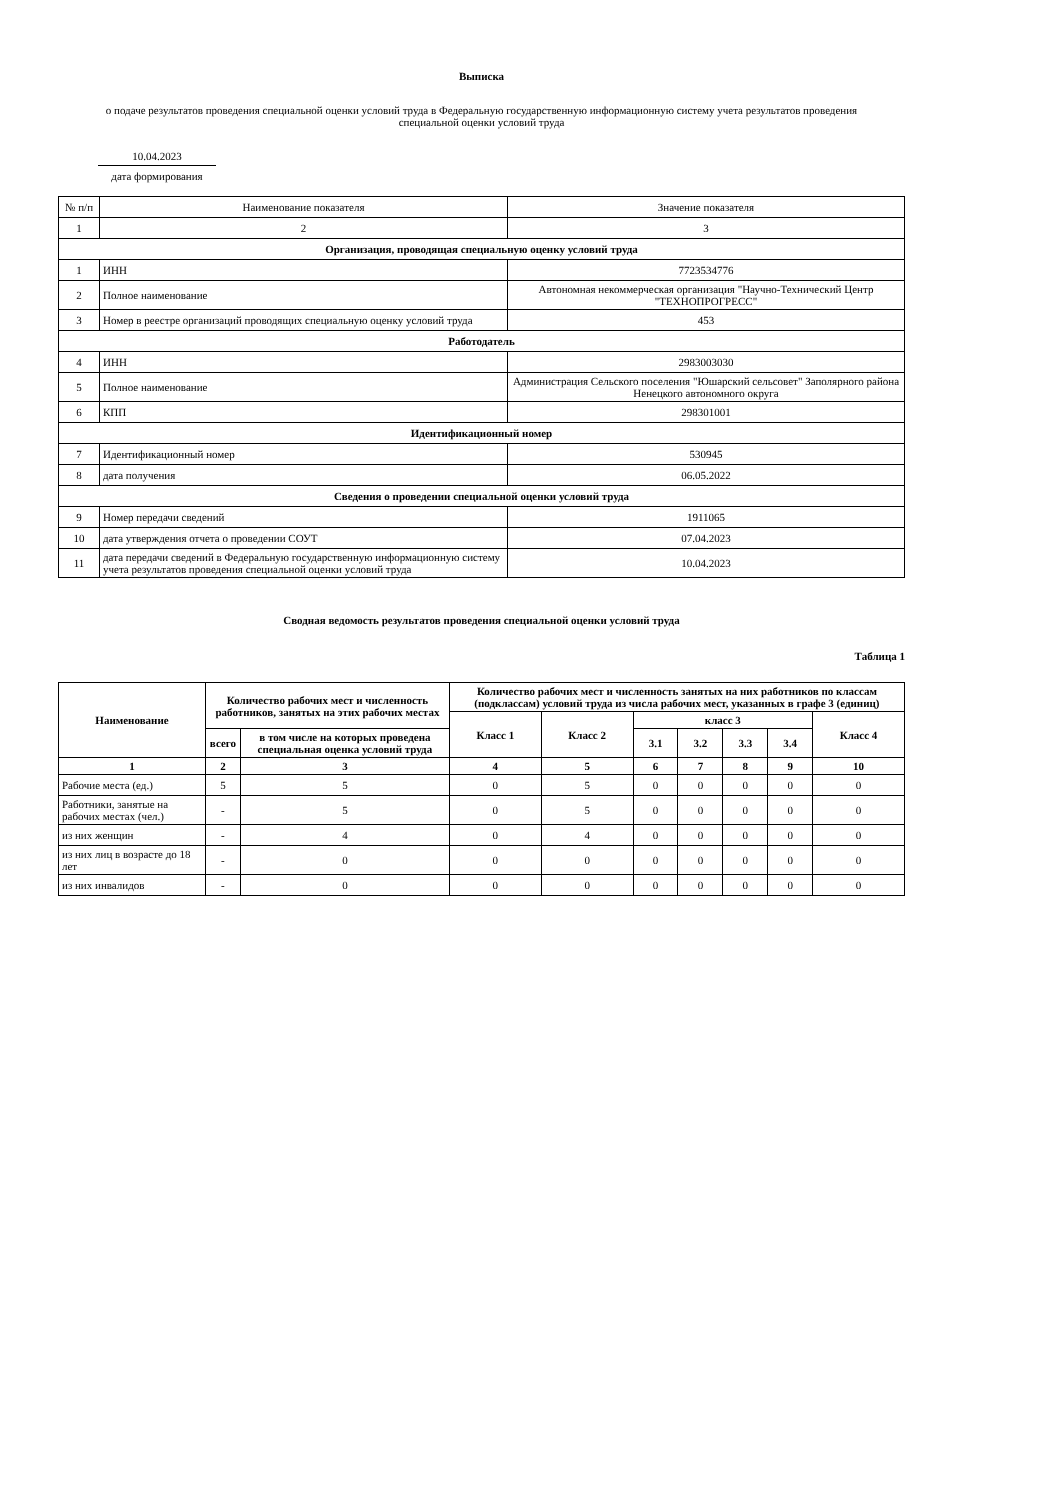Выписка
о подаче результатов проведения специальной оценки условий труда в Федеральную государственную информационную систему учета результатов проведения специальной оценки условий труда
10.04.2023
дата формирования
| № п/п | Наименование показателя | Значение показателя |
| 1 | 2 | 3 |
| Организация, проводящая специальную оценку условий труда | | |
| 1 | ИНН | 7723534776 |
| 2 | Полное наименование | Автономная некоммерческая организация "Научно-Технический Центр "ТЕХНОПРОГРЕСС" |
| 3 | Номер в реестре организаций проводящих специальную оценку условий труда | 453 |
| Работодатель | | |
| 4 | ИНН | 2983003030 |
| 5 | Полное наименование | Администрация Сельского поселения "Юшарский сельсовет" Заполярного района Ненецкого автономного округа |
| 6 | КПП | 298301001 |
| Идентификационный номер | | |
| 7 | Идентификационный номер | 530945 |
| 8 | дата получения | 06.05.2022 |
| Сведения о проведении специальной оценки условий труда | | |
| 9 | Номер передачи сведений | 1911065 |
| 10 | дата утверждения отчета о проведении СОУТ | 07.04.2023 |
| 11 | дата передачи сведений в Федеральную государственную информационную систему учета результатов проведения специальной оценки условий труда | 10.04.2023 |
Сводная ведомость результатов проведения специальной оценки условий труда
Таблица 1
| Наименование | Количество рабочих мест и численность работников, занятых на этих рабочих местах | | Количество рабочих мест и численность занятых на них работников по классам (подклассам) условий труда из числа рабочих мест, указанных в графе 3 (единиц) | | | | | | |
| --- | --- | --- | --- | --- | --- | --- | --- | --- | --- |
| | | | Класс 1 | Класс 2 | класс 3 | | | | Класс 4 |
| | всего | в том числе на которых проведена специальная оценка условий труда | | | 3.1 | 3.2 | 3.3 | 3.4 | |
| 1 | 2 | 3 | 4 | 5 | 6 | 7 | 8 | 9 | 10 |
| Рабочие места (ед.) | 5 | 5 | 0 | 5 | 0 | 0 | 0 | 0 | 0 |
| Работники, занятые на рабочих местах (чел.) | - | 5 | 0 | 5 | 0 | 0 | 0 | 0 | 0 |
| из них женщин | - | 4 | 0 | 4 | 0 | 0 | 0 | 0 | 0 |
| из них лиц в возрасте до 18 лет | - | 0 | 0 | 0 | 0 | 0 | 0 | 0 | 0 |
| из них инвалидов | - | 0 | 0 | 0 | 0 | 0 | 0 | 0 | 0 |